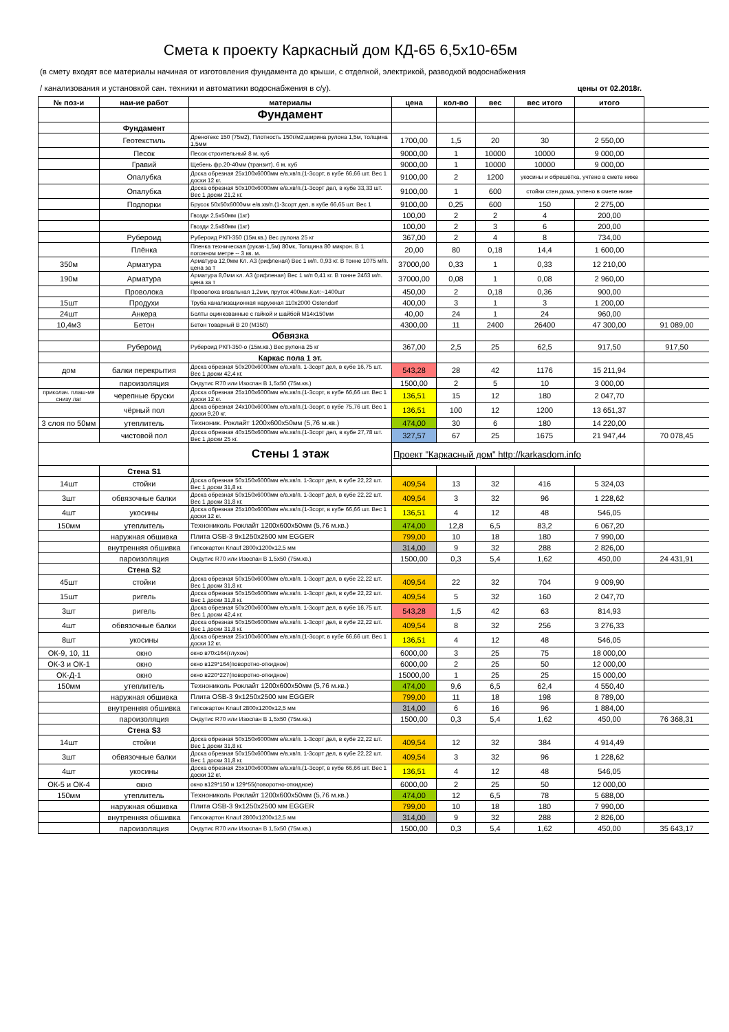Смета к проекту Каркасный дом КД-65 6,5х10-65м
(в смету входят все материалы начиная от изготовления фундамента до крыши, с отделкой, электрикой, разводкой водоснабжения
/ канализования и установкой сан. техники и автоматики водоснабжения в с/у). цены от 02.2018г.
| № поз-и | наи-ие работ | материалы | цена | кол-во | вес | вес итого | итого | |
| | | Фундамент | | | | | | |
| | Фундамент | | | | | | | |
| | Геотекстиль | Дренотекс 150 (75м2), Плотность 150г/м2,ширина рулона 1,5м, толщина 1,5мм | 1700,00 | 1,5 | 20 | 30 | 2 550,00 | |
| | Песок | Песок строительный 8 м. куб | 9000,00 | 1 | 10000 | 10000 | 9 000,00 | |
| | Гравий | Щебень фр.20-40мм (транзит), 6 м. куб | 9000,00 | 1 | 10000 | 10000 | 9 000,00 | |
| | Опалубка | Доска обрезная 25х100х6000мм е/в.хв/п.(1-3сорт, в кубе 66,66 шт. Вес 1 доски 12 кг. | 9100,00 | 2 | 1200 | укосины и обрешётка, учтено в смете ниже | | |
| | Опалубка | Доска обрезная 50х100х6000мм е/в.хв/п.(1-3сорт дел, в кубе 33,33 шт. Вес 1 доски 21,2 кг. | 9100,00 | 1 | 600 | стойки стен дома, учтено в смете ниже | | |
| | Подпорки | Брусок 50х50х6000мм е/в.хв/п.(1-3сорт дел, в кубе 66,65 шт. Вес 1 | 9100,00 | 0,25 | 600 | 150 | 2 275,00 | |
| | | Гвозди 2,5х50мм (1кг) | 100,00 | 2 | 2 | 4 | 200,00 | |
| | | Гвозди 2,5х80мм (1кг) | 100,00 | 2 | 3 | 6 | 200,00 | |
| | Рубероид | Рубероид РКП-350 (15м.кв.) Вес рулона 25 кг | 367,00 | 2 | 4 | 8 | 734,00 | |
| | Плёнка | Пленка техническая (рукав-1,5м) 80мк, Толщина 80 микрон. В 1 погонном метре -- 3 кв. м. | 20,00 | 80 | 0,18 | 14,4 | 1 600,00 | |
| 350м | Арматура | Арматура 12,0мм Кл. А3 (рифленая) Вес 1 м/п. 0,93 кг. В тонне 1075 м/п. цена за т | 37000,00 | 0,33 | 1 | 0,33 | 12 210,00 | |
| 190м | Арматура | Арматура 8,0мм кл. А3 (рифленая) Вес 1 м/п 0,41 кг. В тонне 2463 м/п. цена за т | 37000,00 | 0,08 | 1 | 0,08 | 2 960,00 | |
| | Проволока | Проволока вязальная 1,2мм, пруток 400мм,Кол:~1400шт | 450,00 | 2 | 0,18 | 0,36 | 900,00 | |
| 15шт | Продухи | Труба канализационная наружная 110х2000 Ostendorf | 400,00 | 3 | 1 | 3 | 1 200,00 | |
| 24шт | Анкера | Болты оцинкованные с гайкой и шайбой М14х150мм | 40,00 | 24 | 1 | 24 | 960,00 | |
| 10,4м3 | Бетон | Бетон товарный В 20 (М350) | 4300,00 | 11 | 2400 | 26400 | 47 300,00 | 91 089,00 |
| | | Обвязка | | | | | | |
| | Рубероид | Рубероид РКП-350-о (15м.кв.) Вес рулона 25 кг | 367,00 | 2,5 | 25 | 62,5 | 917,50 | 917,50 |
| | | Каркас пола 1 эт. | | | | | | |
| дом | балки перекрытия | Доска обрезная 50х200х6000мм е/в.хв/п. 1-3сорт дел, в кубе 16,75 шт. Вес 1 доски 42,4 кг. | 543,28 | 28 | 42 | 1176 | 15 211,94 | |
| | пароизоляция | Ондутис R70 или Изоспан В 1,5х50 (75м.кв.) | 1500,00 | 2 | 5 | 10 | 3 000,00 | |
| приколач. плаш-мя снизу лаг | черепные бруски | Доска обрезная 25х100х6000мм е/в.хв/п.(1-3сорт, в кубе 66,66 шт. Вес 1 доски 12 кг. | 136,51 | 15 | 12 | 180 | 2 047,70 | |
| | чёрный пол | Доска обрезная 24х100х6000мм е/в.хв/п.(1-3сорт, в кубе 75,76 шт. Вес 1 доски 9,20 кг. | 136,51 | 100 | 12 | 1200 | 13 651,37 | |
| 3 слоя по 50мм | утеплитель | Техноник. Роклайт 1200х600х50мм (5,76 м.кв.) | 474,00 | 30 | 6 | 180 | 14 220,00 | |
| | чистовой пол | Доска обрезная 40х150х6000мм е/в.хв/п.(1-3сорт дел, в кубе 27,78 шт. Вес 1 доски 25 кг. | 327,57 | 67 | 25 | 1675 | 21 947,44 | 70 078,45 |
| | | Стены 1 этаж | Проект "Каркасный дом" http://karkasdom.info | | | | | |
| | Стена S1 | | | | | | | |
| 14шт | стойки | Доска обрезная 50х150х6000мм е/в.хв/п. 1-3сорт дел, в кубе 22,22 шт. Вес 1 доски 31,8 кг. | 409,54 | 13 | 32 | 416 | 5 324,03 | |
| 3шт | обвязочные балки | Доска обрезная 50х150х6000мм е/в.хв/п. 1-3сорт дел, в кубе 22,22 шт. Вес 1 доски 31,8 кг. | 409,54 | 3 | 32 | 96 | 1 228,62 | |
| 4шт | укосины | Доска обрезная 25х100х6000мм е/в.хв/п.(1-3сорт, в кубе 66,66 шт. Вес 1 доски 12 кг. | 136,51 | 4 | 12 | 48 | 546,05 | |
| 150мм | утеплитель | Технониколь Роклайт 1200х600х50мм (5,76 м.кв.) | 474,00 | 12,8 | 6,5 | 83,2 | 6 067,20 | |
| | наружная обшивка | Плита OSB-3 9х1250х2500 мм EGGER | 799,00 | 10 | 18 | 180 | 7 990,00 | |
| | внутренняя обшивка | Гипсокартон Knauf 2800х1200х12,5 мм | 314,00 | 9 | 32 | 288 | 2 826,00 | |
| | пароизоляция | Ондутис R70 или Изоспан В 1,5х50 (75м.кв.) | 1500,00 | 0,3 | 5,4 | 1,62 | 450,00 | 24 431,91 |
| | Стена S2 | | | | | | | |
| 45шт | стойки | Доска обрезная 50х150х6000мм е/в.хв/п. 1-3сорт дел, в кубе 22,22 шт. Вес 1 доски 31,8 кг. | 409,54 | 22 | 32 | 704 | 9 009,90 | |
| 15шт | ригель | Доска обрезная 50х150х6000мм е/в.хв/п. 1-3сорт дел, в кубе 22,22 шт. Вес 1 доски 31,8 кг. | 409,54 | 5 | 32 | 160 | 2 047,70 | |
| 3шт | ригель | Доска обрезная 50х200х6000мм е/в.хв/п. 1-3сорт дел, в кубе 16,75 шт. Вес 1 доски 42,4 кг. | 543,28 | 1,5 | 42 | 63 | 814,93 | |
| 4шт | обвязочные балки | Доска обрезная 50х150х6000мм е/в.хв/п. 1-3сорт дел, в кубе 22,22 шт. Вес 1 доски 31,8 кг. | 409,54 | 8 | 32 | 256 | 3 276,33 | |
| 8шт | укосины | Доска обрезная 25х100х6000мм е/в.хв/п.(1-3сорт, в кубе 66,66 шт. Вес 1 доски 12 кг. | 136,51 | 4 | 12 | 48 | 546,05 | |
| ОК-9, 10, 11 | окно | окно в70х164(глухое) | 6000,00 | 3 | 25 | 75 | 18 000,00 | |
| ОК-3 и ОК-1 | окно | окно в129*164(поворотно-откидное) | 6000,00 | 2 | 25 | 50 | 12 000,00 | |
| ОК-Д-1 | окно | окно в220*227(поворотно-откидное) | 15000,00 | 1 | 25 | 25 | 15 000,00 | |
| 150мм | утеплитель | Технониколь Роклайт 1200х600х50мм (5,76 м.кв.) | 474,00 | 9,6 | 6,5 | 62,4 | 4 550,40 | |
| | наружная обшивка | Плита OSB-3 9х1250х2500 мм EGGER | 799,00 | 11 | 18 | 198 | 8 789,00 | |
| | внутренняя обшивка | Гипсокартон Knauf 2800х1200х12,5 мм | 314,00 | 6 | 16 | 96 | 1 884,00 | |
| | пароизоляция | Ондутис R70 или Изоспан В 1,5х50 (75м.кв.) | 1500,00 | 0,3 | 5,4 | 1,62 | 450,00 | 76 368,31 |
| | Стена S3 | | | | | | | |
| 14шт | стойки | Доска обрезная 50х150х6000мм е/в.хв/п. 1-3сорт дел, в кубе 22,22 шт. Вес 1 доски 31,8 кг. | 409,54 | 12 | 32 | 384 | 4 914,49 | |
| 3шт | обвязочные балки | Доска обрезная 50х150х6000мм е/в.хв/п. 1-3сорт дел, в кубе 22,22 шт. Вес 1 доски 31,8 кг. | 409,54 | 3 | 32 | 96 | 1 228,62 | |
| 4шт | укосины | Доска обрезная 25х100х6000мм е/в.хв/п.(1-3сорт, в кубе 66,66 шт. Вес 1 доски 12 кг. | 136,51 | 4 | 12 | 48 | 546,05 | |
| ОК-5 и ОК-4 | окно | окно в129*150 и 129*55(поворотно-откидное) | 6000,00 | 2 | 25 | 50 | 12 000,00 | |
| 150мм | утеплитель | Технониколь Роклайт 1200х600х50мм (5,76 м.кв.) | 474,00 | 12 | 6,5 | 78 | 5 688,00 | |
| | наружная обшивка | Плита OSB-3 9х1250х2500 мм EGGER | 799,00 | 10 | 18 | 180 | 7 990,00 | |
| | внутренняя обшивка | Гипсокартон Knauf 2800х1200х12,5 мм | 314,00 | 9 | 32 | 288 | 2 826,00 | |
| | пароизоляция | Ондутис R70 или Изоспан В 1,5х50 (75м.кв.) | 1500,00 | 0,3 | 5,4 | 1,62 | 450,00 | 35 643,17 |